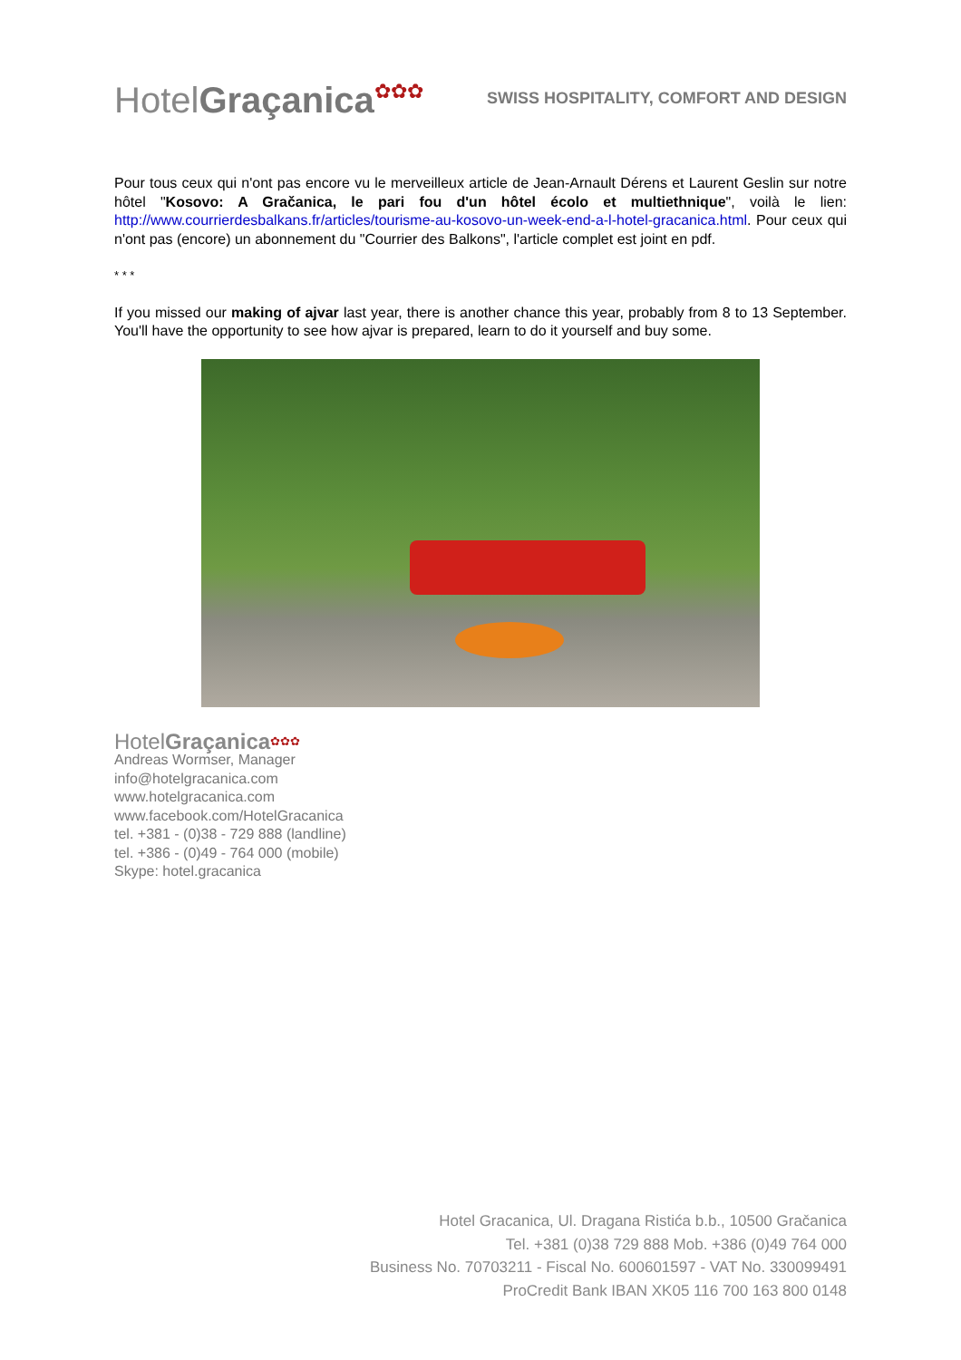HotelGraçanica✿✿✿
SWISS HOSPITALITY, COMFORT AND DESIGN
Pour tous ceux qui n'ont pas encore vu le merveilleux article de Jean-Arnault Dérens et Laurent Geslin sur notre hôtel "Kosovo: A Gračanica, le pari fou d'un hôtel écolo et multiethnique", voilà le lien: http://www.courrierdesbalkans.fr/articles/tourisme-au-kosovo-un-week-end-a-l-hotel-gracanica.html. Pour ceux qui n'ont pas (encore) un abonnement du "Courrier des Balkons", l'article complet est joint en pdf.
* * *
If you missed our making of ajvar last year, there is another chance this year, probably from 8 to 13 September. You'll have the opportunity to see how ajvar is prepared, learn to do it yourself and buy some.
HotelGraçanica✿✿✿
Andreas Wormser, Manager
info@hotelgracanica.com
www.hotelgracanica.com
www.facebook.com/HotelGracanica
tel. +381 - (0)38 - 729 888 (landline)
tel. +386 - (0)49 - 764 000 (mobile)
Skype: hotel.gracanica
Hotel Gracanica, Ul. Dragana Ristića b.b., 10500 Gračanica
Tel. +381 (0)38 729 888 Mob. +386 (0)49 764 000
Business No. 70703211 - Fiscal No. 600601597 - VAT No. 330099491
ProCredit Bank IBAN XK05 116 700 163 800 0148